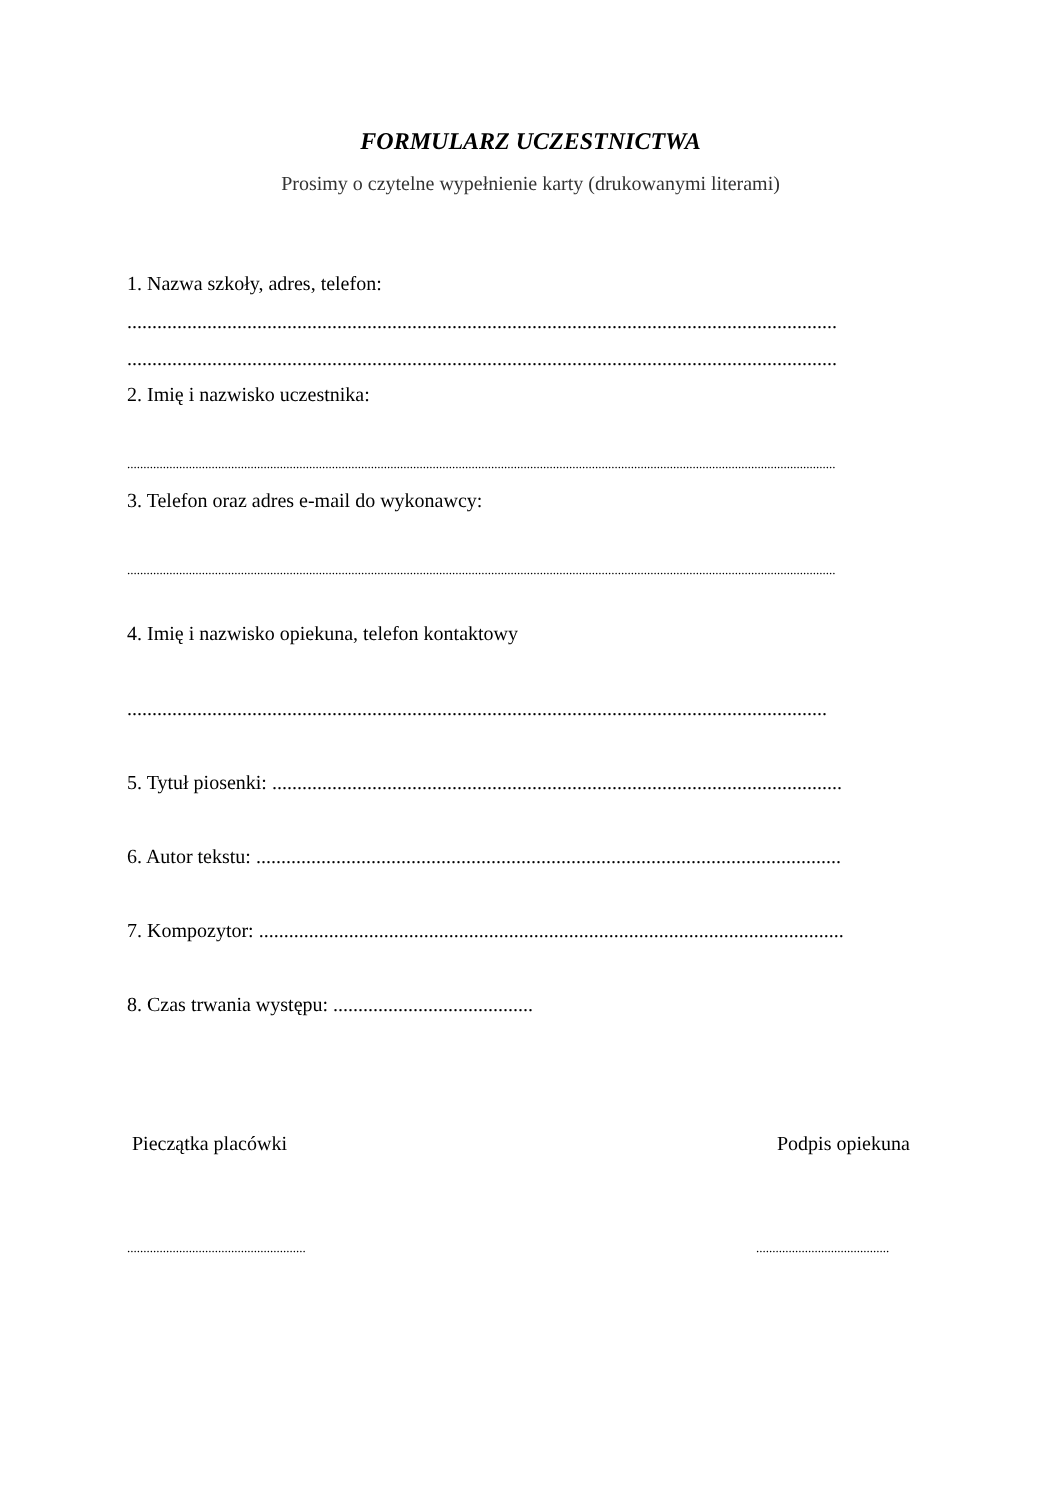FORMULARZ UCZESTNICTWA
Prosimy o czytelne wypełnienie karty (drukowanymi literami)
1. Nazwa szkoły, adres, telefon:
..............................................................................................................................................
..............................................................................................................................................
2. Imię i nazwisko uczestnika:
..........................................................................................................................................................................................................................
3. Telefon oraz adres e-mail do wykonawcy:
..........................................................................................................................................................................................................................
4. Imię i nazwisko opiekuna, telefon kontaktowy
............................................................................................................................................
5. Tytuł piosenki: ..................................................................................................................
6. Autor tekstu: .....................................................................................................................
7. Kompozytor: .....................................................................................................................
8. Czas trwania występu: ........................................
Pieczątka placówki Podpis opiekuna
....................................................... .........................................